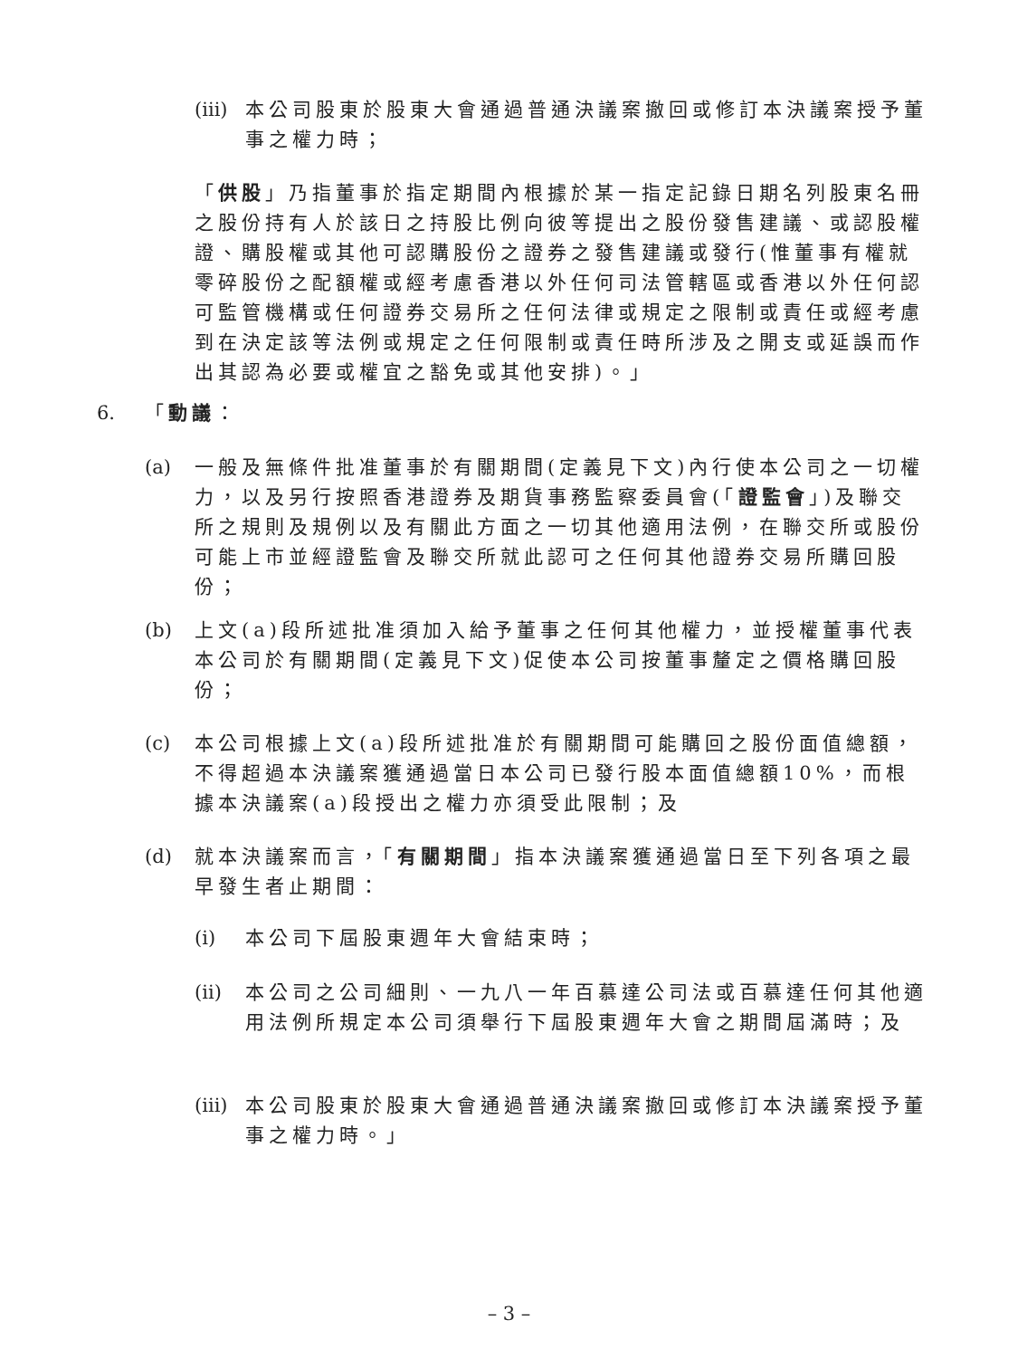(iii)
本公司股東於股東大會通過普通決議案撤回或修訂本決議案授予董事之權力時；
「供股」乃指董事於指定期間內根據於某一指定記錄日期名列股東名冊之股份持有人於該日之持股比例向彼等提出之股份發售建議、或認股權證、購股權或其他可認購股份之證券之發售建議或發行(惟董事有權就零碎股份之配額權或經考慮香港以外任何司法管轄區或香港以外任何認可監管機構或任何證券交易所之任何法律或規定之限制或責任或經考慮到在決定該等法例或規定之任何限制或責任時所涉及之開支或延誤而作出其認為必要或權宜之豁免或其他安排)。」
6. 「動議：
(a) 一般及無條件批准董事於有關期間(定義見下文)內行使本公司之一切權力，以及另行按照香港證券及期貨事務監察委員會(「證監會」)及聯交所之規則及規例以及有關此方面之一切其他適用法例，在聯交所或股份可能上市並經證監會及聯交所就此認可之任何其他證券交易所購回股份；
(b) 上文(a)段所述批准須加入給予董事之任何其他權力，並授權董事代表本公司於有關期間(定義見下文)促使本公司按董事釐定之價格購回股份；
(c) 本公司根據上文(a)段所述批准於有關期間可能購回之股份面值總額，不得超過本決議案獲通過當日本公司已發行股本面值總額10%，而根據本決議案(a)段授出之權力亦須受此限制；及
(d) 就本決議案而言，「有關期間」指本決議案獲通過當日至下列各項之最早發生者止期間：
(i) 本公司下屆股東週年大會結束時；
(ii)
本公司之公司細則、一九八一年百慕達公司法或百慕達任何其他適用法例所規定本公司須舉行下屆股東週年大會之期間屆滿時；及
(iii)
本公司股東於股東大會通過普通決議案撤回或修訂本決議案授予董事之權力時。」
– 3 –